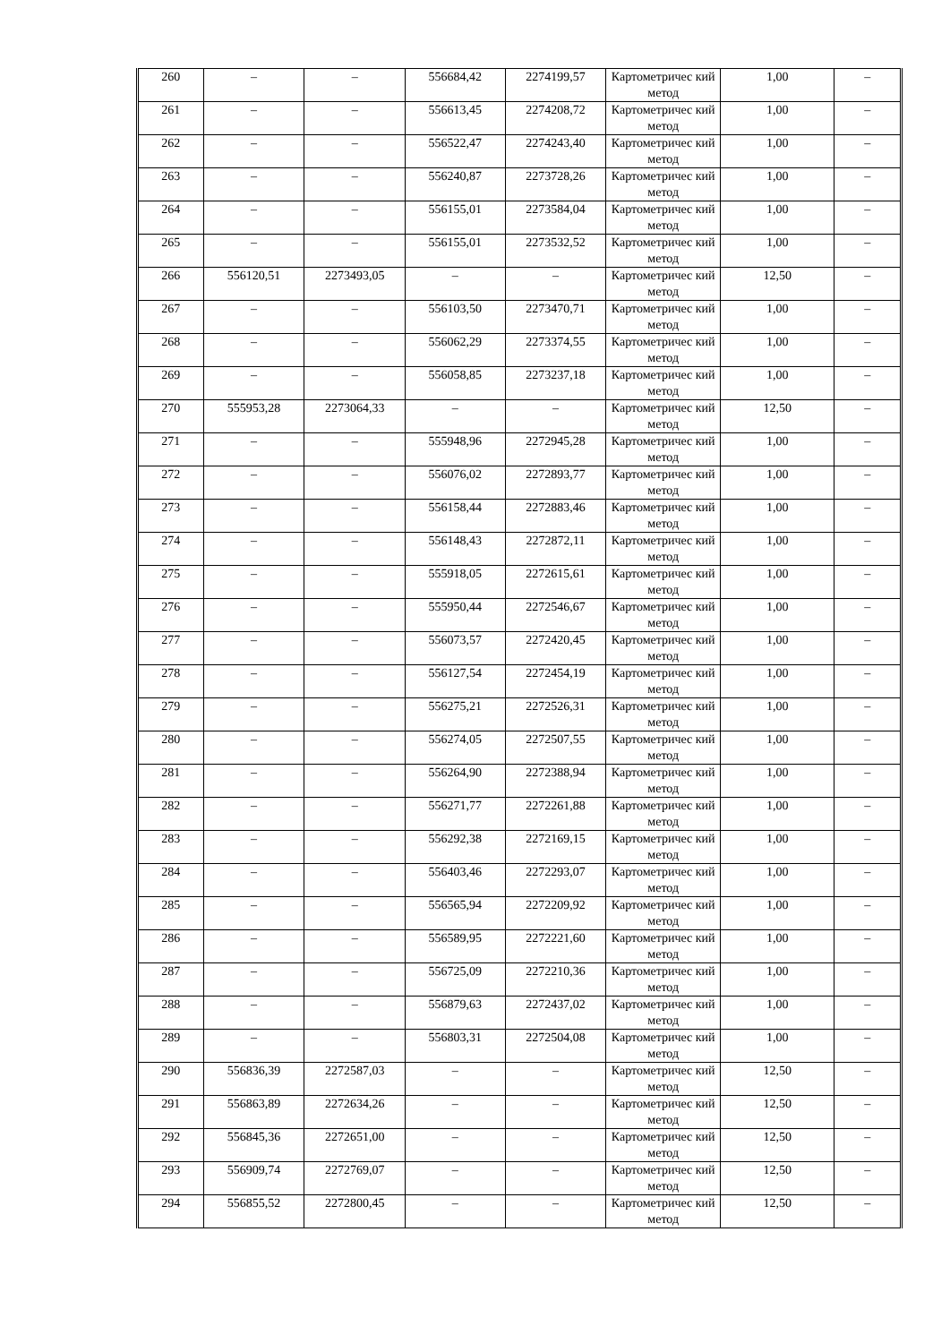| 260 | – | – | 556684,42 | 2274199,57 | Картометричес кий метод | 1,00 | – |
| 261 | – | – | 556613,45 | 2274208,72 | Картометричес кий метод | 1,00 | – |
| 262 | – | – | 556522,47 | 2274243,40 | Картометричес кий метод | 1,00 | – |
| 263 | – | – | 556240,87 | 2273728,26 | Картометричес кий метод | 1,00 | – |
| 264 | – | – | 556155,01 | 2273584,04 | Картометричес кий метод | 1,00 | – |
| 265 | – | – | 556155,01 | 2273532,52 | Картометричес кий метод | 1,00 | – |
| 266 | 556120,51 | 2273493,05 | – | – | Картометричес кий метод | 12,50 | – |
| 267 | – | – | 556103,50 | 2273470,71 | Картометричес кий метод | 1,00 | – |
| 268 | – | – | 556062,29 | 2273374,55 | Картометричес кий метод | 1,00 | – |
| 269 | – | – | 556058,85 | 2273237,18 | Картометричес кий метод | 1,00 | – |
| 270 | 555953,28 | 2273064,33 | – | – | Картометричес кий метод | 12,50 | – |
| 271 | – | – | 555948,96 | 2272945,28 | Картометричес кий метод | 1,00 | – |
| 272 | – | – | 556076,02 | 2272893,77 | Картометричес кий метод | 1,00 | – |
| 273 | – | – | 556158,44 | 2272883,46 | Картометричес кий метод | 1,00 | – |
| 274 | – | – | 556148,43 | 2272872,11 | Картометричес кий метод | 1,00 | – |
| 275 | – | – | 555918,05 | 2272615,61 | Картометричес кий метод | 1,00 | – |
| 276 | – | – | 555950,44 | 2272546,67 | Картометричес кий метод | 1,00 | – |
| 277 | – | – | 556073,57 | 2272420,45 | Картометричес кий метод | 1,00 | – |
| 278 | – | – | 556127,54 | 2272454,19 | Картометричес кий метод | 1,00 | – |
| 279 | – | – | 556275,21 | 2272526,31 | Картометричес кий метод | 1,00 | – |
| 280 | – | – | 556274,05 | 2272507,55 | Картометричес кий метод | 1,00 | – |
| 281 | – | – | 556264,90 | 2272388,94 | Картометричес кий метод | 1,00 | – |
| 282 | – | – | 556271,77 | 2272261,88 | Картометричес кий метод | 1,00 | – |
| 283 | – | – | 556292,38 | 2272169,15 | Картометричес кий метод | 1,00 | – |
| 284 | – | – | 556403,46 | 2272293,07 | Картометричес кий метод | 1,00 | – |
| 285 | – | – | 556565,94 | 2272209,92 | Картометричес кий метод | 1,00 | – |
| 286 | – | – | 556589,95 | 2272221,60 | Картометричес кий метод | 1,00 | – |
| 287 | – | – | 556725,09 | 2272210,36 | Картометричес кий метод | 1,00 | – |
| 288 | – | – | 556879,63 | 2272437,02 | Картометричес кий метод | 1,00 | – |
| 289 | – | – | 556803,31 | 2272504,08 | Картометричес кий метод | 1,00 | – |
| 290 | 556836,39 | 2272587,03 | – | – | Картометричес кий метод | 12,50 | – |
| 291 | 556863,89 | 2272634,26 | – | – | Картометричес кий метод | 12,50 | – |
| 292 | 556845,36 | 2272651,00 | – | – | Картометричес кий метод | 12,50 | – |
| 293 | 556909,74 | 2272769,07 | – | – | Картометричес кий метод | 12,50 | – |
| 294 | 556855,52 | 2272800,45 | – | – | Картометричес кий метод | 12,50 | – |